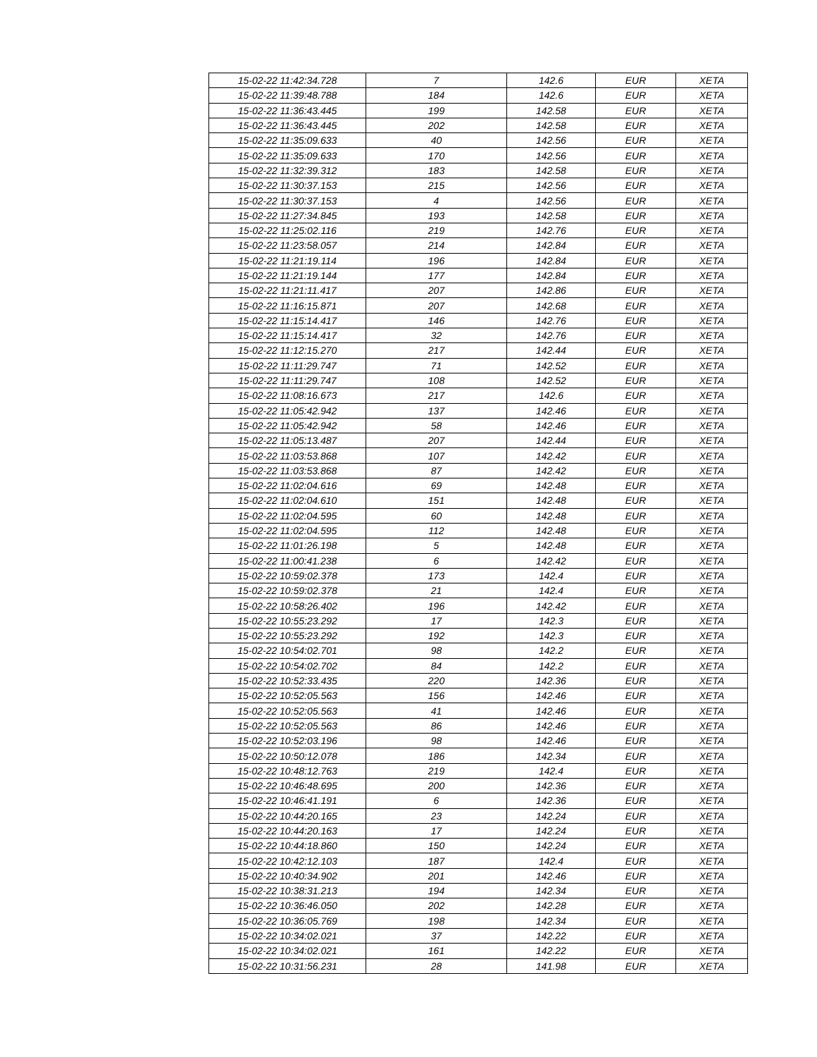| 15-02-22 11:42:34.728 | 7 | 142.6 | EUR | XETA |
| 15-02-22 11:39:48.788 | 184 | 142.6 | EUR | XETA |
| 15-02-22 11:36:43.445 | 199 | 142.58 | EUR | XETA |
| 15-02-22 11:36:43.445 | 202 | 142.58 | EUR | XETA |
| 15-02-22 11:35:09.633 | 40 | 142.56 | EUR | XETA |
| 15-02-22 11:35:09.633 | 170 | 142.56 | EUR | XETA |
| 15-02-22 11:32:39.312 | 183 | 142.58 | EUR | XETA |
| 15-02-22 11:30:37.153 | 215 | 142.56 | EUR | XETA |
| 15-02-22 11:30:37.153 | 4 | 142.56 | EUR | XETA |
| 15-02-22 11:27:34.845 | 193 | 142.58 | EUR | XETA |
| 15-02-22 11:25:02.116 | 219 | 142.76 | EUR | XETA |
| 15-02-22 11:23:58.057 | 214 | 142.84 | EUR | XETA |
| 15-02-22 11:21:19.114 | 196 | 142.84 | EUR | XETA |
| 15-02-22 11:21:19.144 | 177 | 142.84 | EUR | XETA |
| 15-02-22 11:21:11.417 | 207 | 142.86 | EUR | XETA |
| 15-02-22 11:16:15.871 | 207 | 142.68 | EUR | XETA |
| 15-02-22 11:15:14.417 | 146 | 142.76 | EUR | XETA |
| 15-02-22 11:15:14.417 | 32 | 142.76 | EUR | XETA |
| 15-02-22 11:12:15.270 | 217 | 142.44 | EUR | XETA |
| 15-02-22 11:11:29.747 | 71 | 142.52 | EUR | XETA |
| 15-02-22 11:11:29.747 | 108 | 142.52 | EUR | XETA |
| 15-02-22 11:08:16.673 | 217 | 142.6 | EUR | XETA |
| 15-02-22 11:05:42.942 | 137 | 142.46 | EUR | XETA |
| 15-02-22 11:05:42.942 | 58 | 142.46 | EUR | XETA |
| 15-02-22 11:05:13.487 | 207 | 142.44 | EUR | XETA |
| 15-02-22 11:03:53.868 | 107 | 142.42 | EUR | XETA |
| 15-02-22 11:03:53.868 | 87 | 142.42 | EUR | XETA |
| 15-02-22 11:02:04.616 | 69 | 142.48 | EUR | XETA |
| 15-02-22 11:02:04.610 | 151 | 142.48 | EUR | XETA |
| 15-02-22 11:02:04.595 | 60 | 142.48 | EUR | XETA |
| 15-02-22 11:02:04.595 | 112 | 142.48 | EUR | XETA |
| 15-02-22 11:01:26.198 | 5 | 142.48 | EUR | XETA |
| 15-02-22 11:00:41.238 | 6 | 142.42 | EUR | XETA |
| 15-02-22 10:59:02.378 | 173 | 142.4 | EUR | XETA |
| 15-02-22 10:59:02.378 | 21 | 142.4 | EUR | XETA |
| 15-02-22 10:58:26.402 | 196 | 142.42 | EUR | XETA |
| 15-02-22 10:55:23.292 | 17 | 142.3 | EUR | XETA |
| 15-02-22 10:55:23.292 | 192 | 142.3 | EUR | XETA |
| 15-02-22 10:54:02.701 | 98 | 142.2 | EUR | XETA |
| 15-02-22 10:54:02.702 | 84 | 142.2 | EUR | XETA |
| 15-02-22 10:52:33.435 | 220 | 142.36 | EUR | XETA |
| 15-02-22 10:52:05.563 | 156 | 142.46 | EUR | XETA |
| 15-02-22 10:52:05.563 | 41 | 142.46 | EUR | XETA |
| 15-02-22 10:52:05.563 | 86 | 142.46 | EUR | XETA |
| 15-02-22 10:52:03.196 | 98 | 142.46 | EUR | XETA |
| 15-02-22 10:50:12.078 | 186 | 142.34 | EUR | XETA |
| 15-02-22 10:48:12.763 | 219 | 142.4 | EUR | XETA |
| 15-02-22 10:46:48.695 | 200 | 142.36 | EUR | XETA |
| 15-02-22 10:46:41.191 | 6 | 142.36 | EUR | XETA |
| 15-02-22 10:44:20.165 | 23 | 142.24 | EUR | XETA |
| 15-02-22 10:44:20.163 | 17 | 142.24 | EUR | XETA |
| 15-02-22 10:44:18.860 | 150 | 142.24 | EUR | XETA |
| 15-02-22 10:42:12.103 | 187 | 142.4 | EUR | XETA |
| 15-02-22 10:40:34.902 | 201 | 142.46 | EUR | XETA |
| 15-02-22 10:38:31.213 | 194 | 142.34 | EUR | XETA |
| 15-02-22 10:36:46.050 | 202 | 142.28 | EUR | XETA |
| 15-02-22 10:36:05.769 | 198 | 142.34 | EUR | XETA |
| 15-02-22 10:34:02.021 | 37 | 142.22 | EUR | XETA |
| 15-02-22 10:34:02.021 | 161 | 142.22 | EUR | XETA |
| 15-02-22 10:31:56.231 | 28 | 141.98 | EUR | XETA |